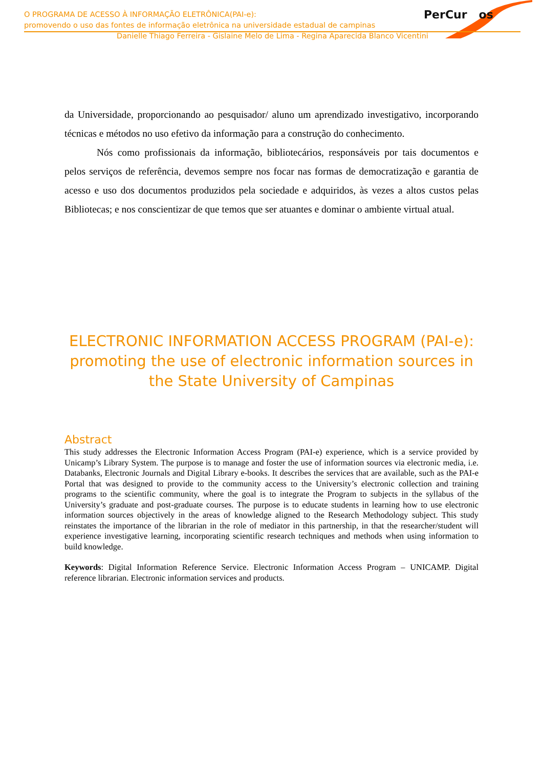O PROGRAMA DE ACESSO À INFORMAÇÃO ELETRÔNICA(PAI-e):
promovendo o uso das fontes de informação eletrônica na universidade estadual de campinas
PerCur os
Danielle Thiago Ferreira - Gislaine Melo de Lima - Regina Aparecida Blanco Vicentini
da Universidade, proporcionando ao pesquisador/ aluno um aprendizado investigativo, incorporando técnicas e métodos no uso efetivo da informação para a construção do conhecimento.
Nós como profissionais da informação, bibliotecários, responsáveis por tais documentos e pelos serviços de referência, devemos sempre nos focar nas formas de democratização e garantia de acesso e uso dos documentos produzidos pela sociedade e adquiridos, às vezes a altos custos pelas Bibliotecas; e nos conscientizar de que temos que ser atuantes e dominar o ambiente virtual atual.
ELECTRONIC INFORMATION ACCESS PROGRAM (PAI-e): promoting the use of electronic information sources in the State University of Campinas
Abstract
This study addresses the Electronic Information Access Program (PAI-e) experience, which is a service provided by Unicamp’s Library System. The purpose is to manage and foster the use of information sources via electronic media, i.e. Databanks, Electronic Journals and Digital Library e-books. It describes the services that are available, such as the PAI-e Portal that was designed to provide to the community access to the University’s electronic collection and training programs to the scientific community, where the goal is to integrate the Program to subjects in the syllabus of the University’s graduate and post-graduate courses. The purpose is to educate students in learning how to use electronic information sources objectively in the areas of knowledge aligned to the Research Methodology subject. This study reinstates the importance of the librarian in the role of mediator in this partnership, in that the researcher/student will experience investigative learning, incorporating scientific research techniques and methods when using information to build knowledge.
Keywords: Digital Information Reference Service. Electronic Information Access Program – UNICAMP. Digital reference librarian. Electronic information services and products.